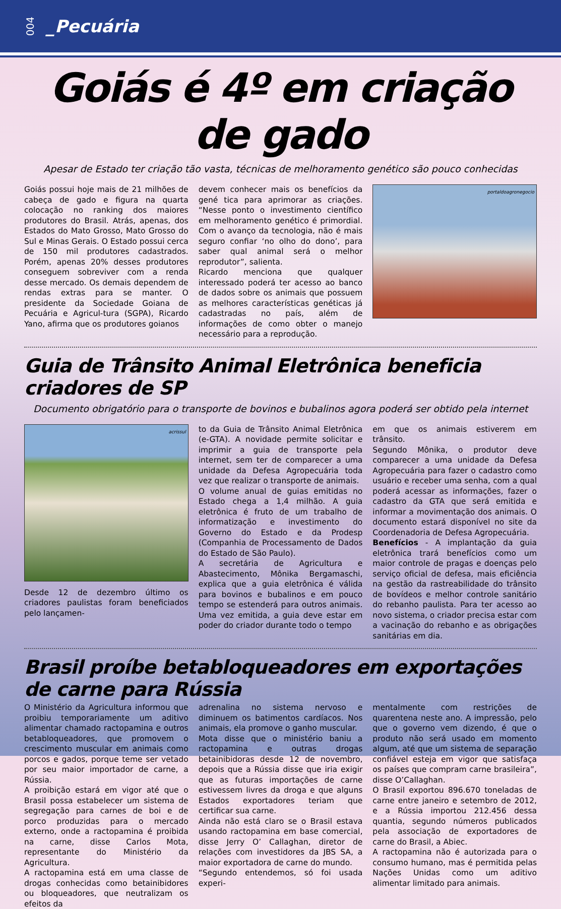004 _Pecuária
Goiás é 4º em criação de gado
Apesar de Estado ter criação tão vasta, técnicas de melhoramento genético são pouco conhecidas
Goiás possui hoje mais de 21 milhões de cabeça de gado e figura na quarta colocação no ranking dos maiores produtores do Brasil. Atrás, apenas, dos Estados do Mato Grosso, Mato Grosso do Sul e Minas Gerais. O Estado possui cerca de 150 mil produtores cadastrados. Porém, apenas 20% desses produtores conseguem sobreviver com a renda desse mercado. Os demais dependem de rendas extras para se manter. O presidente da Sociedade Goiana de Pecuária e Agricul-tura (SGPA), Ricardo Yano, afirma que os produtores goianos
devem conhecer mais os benefícios da gené tica para aprimorar as criações. “Nesse ponto o investimento científico em melhoramento genético é primordial. Com o avanço da tecnologia, não é mais seguro confiar ‘no olho do dono’, para saber qual animal será o melhor reprodutor”, salienta.
Ricardo menciona que qualquer interessado poderá ter acesso ao banco de dados sobre os animais que possuem as melhores características genéticas já cadastradas no país, além de informações de como obter o manejo necessário para a reprodução.
portaldoagronegocio
Guia de Trânsito Animal Eletrônica beneficia criadores de SP
Documento obrigatório para o transporte de bovinos e bubalinos agora poderá ser obtido pela internet
acrissul
Desde 12 de dezembro último os criadores paulistas foram beneficiados pelo lançamen-
to da Guia de Trânsito Animal Eletrônica (e-GTA). A novidade permite solicitar e imprimir a guia de transporte pela internet, sem ter de comparecer a uma unidade da Defesa Agropecuária toda vez que realizar o transporte de animais.
O volume anual de guias emitidas no Estado chega a 1,4 milhão. A guia eletrônica é fruto de um trabalho de informatização e investimento do Governo do Estado e da Prodesp (Companhia de Processamento de Dados do Estado de São Paulo).
A secretária de Agricultura e Abastecimento, Mônika Bergamaschi, explica que a guia eletrônica é válida para bovinos e bubalinos e em pouco tempo se estenderá para outros animais. Uma vez emitida, a guia deve estar em poder do criador durante todo o tempo
em que os animais estiverem em trânsito.
Segundo Mônika, o produtor deve comparecer a uma unidade da Defesa Agropecuária para fazer o cadastro como usuário e receber uma senha, com a qual poderá acessar as informações, fazer o cadastro da GTA que será emitida e informar a movimentação dos animais. O documento estará disponível no site da Coordenadoria de Defesa Agropecuária.
Benefícios - A implantação da guia eletrônica trará benefícios como um maior controle de pragas e doenças pelo serviço oficial de defesa, mais eficiência na gestão da rastreabilidade do trânsito de bovídeos e melhor controle sanitário do rebanho paulista. Para ter acesso ao novo sistema, o criador precisa estar com a vacinação do rebanho e as obrigações sanitárias em dia.
Brasil proíbe betabloqueadores em exportações de carne para Rússia
O Ministério da Agricultura informou que proibiu temporariamente um aditivo alimentar chamado ractopamina e outros betabloqueadores, que promovem o crescimento muscular em animais como porcos e gados, porque teme ser vetado por seu maior importador de carne, a Rússia.
A proibição estará em vigor até que o Brasil possa estabelecer um sistema de segregação para carnes de boi e de porco produzidas para o mercado externo, onde a ractopamina é proibida na carne, disse Carlos Mota, representante do Ministério da Agricultura.
A ractopamina está em uma classe de drogas conhecidas como betainibidores ou bloqueadores, que neutralizam os efeitos da
adrenalina no sistema nervoso e diminuem os batimentos cardíacos. Nos animais, ela promove o ganho muscular.
Mota disse que o ministério baniu a ractopamina e outras drogas betainibidoras desde 12 de novembro, depois que a Rússia disse que iria exigir que as futuras importações de carne estivessem livres da droga e que alguns Estados exportadores teriam que certificar sua carne.
Ainda não está claro se o Brasil estava usando ractopamina em base comercial, disse Jerry O’ Callaghan, diretor de relações com investidores da JBS SA, a maior exportadora de carne do mundo.
“Segundo entendemos, só foi usada experi-
mentalmente com restrições de quarentena neste ano. A impressão, pelo que o governo vem dizendo, é que o produto não será usado em momento algum, até que um sistema de separação confiável esteja em vigor que satisfaça os países que compram carne brasileira”, disse O’Callaghan.
O Brasil exportou 896.670 toneladas de carne entre janeiro e setembro de 2012, e a Rússia importou 212.456 dessa quantia, segundo números publicados pela associação de exportadores de carne do Brasil, a Abiec.
A ractopamina não é autorizada para o consumo humano, mas é permitida pelas Nações Unidas como um aditivo alimentar limitado para animais.